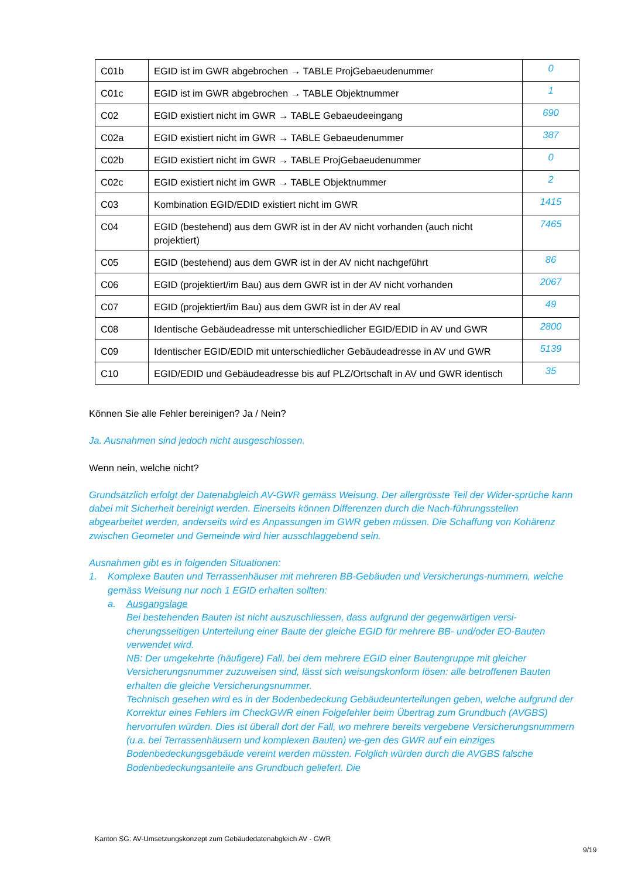| C01b | EGID ist im GWR abgebrochen → TABLE ProjGebaeudenummer | 0 |
| C01c | EGID ist im GWR abgebrochen → TABLE Objektnummer | 1 |
| C02 | EGID existiert nicht im GWR → TABLE Gebaeudeeingang | 690 |
| C02a | EGID existiert nicht im GWR → TABLE Gebaeudenummer | 387 |
| C02b | EGID existiert nicht im GWR → TABLE ProjGebaeudenummer | 0 |
| C02c | EGID existiert nicht im GWR → TABLE Objektnummer | 2 |
| C03 | Kombination EGID/EDID existiert nicht im GWR | 1415 |
| C04 | EGID (bestehend) aus dem GWR ist in der AV nicht vorhanden (auch nicht projektiert) | 7465 |
| C05 | EGID (bestehend) aus dem GWR ist in der AV nicht nachgeführt | 86 |
| C06 | EGID (projektiert/im Bau) aus dem GWR ist in der AV nicht vorhanden | 2067 |
| C07 | EGID (projektiert/im Bau) aus dem GWR ist in der AV real | 49 |
| C08 | Identische Gebäudeadresse mit unterschiedlicher EGID/EDID in AV und GWR | 2800 |
| C09 | Identischer EGID/EDID mit unterschiedlicher Gebäudeadresse in AV und GWR | 5139 |
| C10 | EGID/EDID und Gebäudeadresse bis auf PLZ/Ortschaft in AV und GWR identisch | 35 |
Können Sie alle Fehler bereinigen? Ja / Nein?
Ja. Ausnahmen sind jedoch nicht ausgeschlossen.
Wenn nein, welche nicht?
Grundsätzlich erfolgt der Datenabgleich AV-GWR gemäss Weisung. Der allergrösste Teil der Wider-sprüche kann dabei mit Sicherheit bereinigt werden. Einerseits können Differenzen durch die Nach-führungsstellen abgearbeitet werden, anderseits wird es Anpassungen im GWR geben müssen. Die Schaffung von Kohärenz zwischen Geometer und Gemeinde wird hier ausschlaggebend sein.
Ausnahmen gibt es in folgenden Situationen:
1. Komplexe Bauten und Terrassenhäuser mit mehreren BB-Gebäuden und Versicherungs-nummern, welche gemäss Weisung nur noch 1 EGID erhalten sollten:
a. Ausgangslage
Bei bestehenden Bauten ist nicht auszuschliessen, dass aufgrund der gegenwärtigen versi-cherungsseitigen Unterteilung einer Baute der gleiche EGID für mehrere BB- und/oder EO-Bauten verwendet wird.
NB: Der umgekehrte (häufigere) Fall, bei dem mehrere EGID einer Bautengruppe mit gleicher Versicherungsnummer zuzuweisen sind, lässt sich weisungskonform lösen: alle betroffenen Bauten erhalten die gleiche Versicherungsnummer.
Technisch gesehen wird es in der Bodenbedeckung Gebäudeunterteilungen geben, welche aufgrund der Korrektur eines Fehlers im CheckGWR einen Folgefehler beim Übertrag zum Grundbuch (AVGBS) hervorrufen würden. Dies ist überall dort der Fall, wo mehrere bereits vergebene Versicherungsnummern (u.a. bei Terrassenhäusern und komplexen Bauten) we-gen des GWR auf ein einziges Bodenbedeckungsgebäude vereint werden müssten. Folglich würden durch die AVGBS falsche Bodenbedeckungsanteile ans Grundbuch geliefert. Die
Kanton SG: AV-Umsetzungskonzept zum Gebäudedatenabgleich AV - GWR
9/19